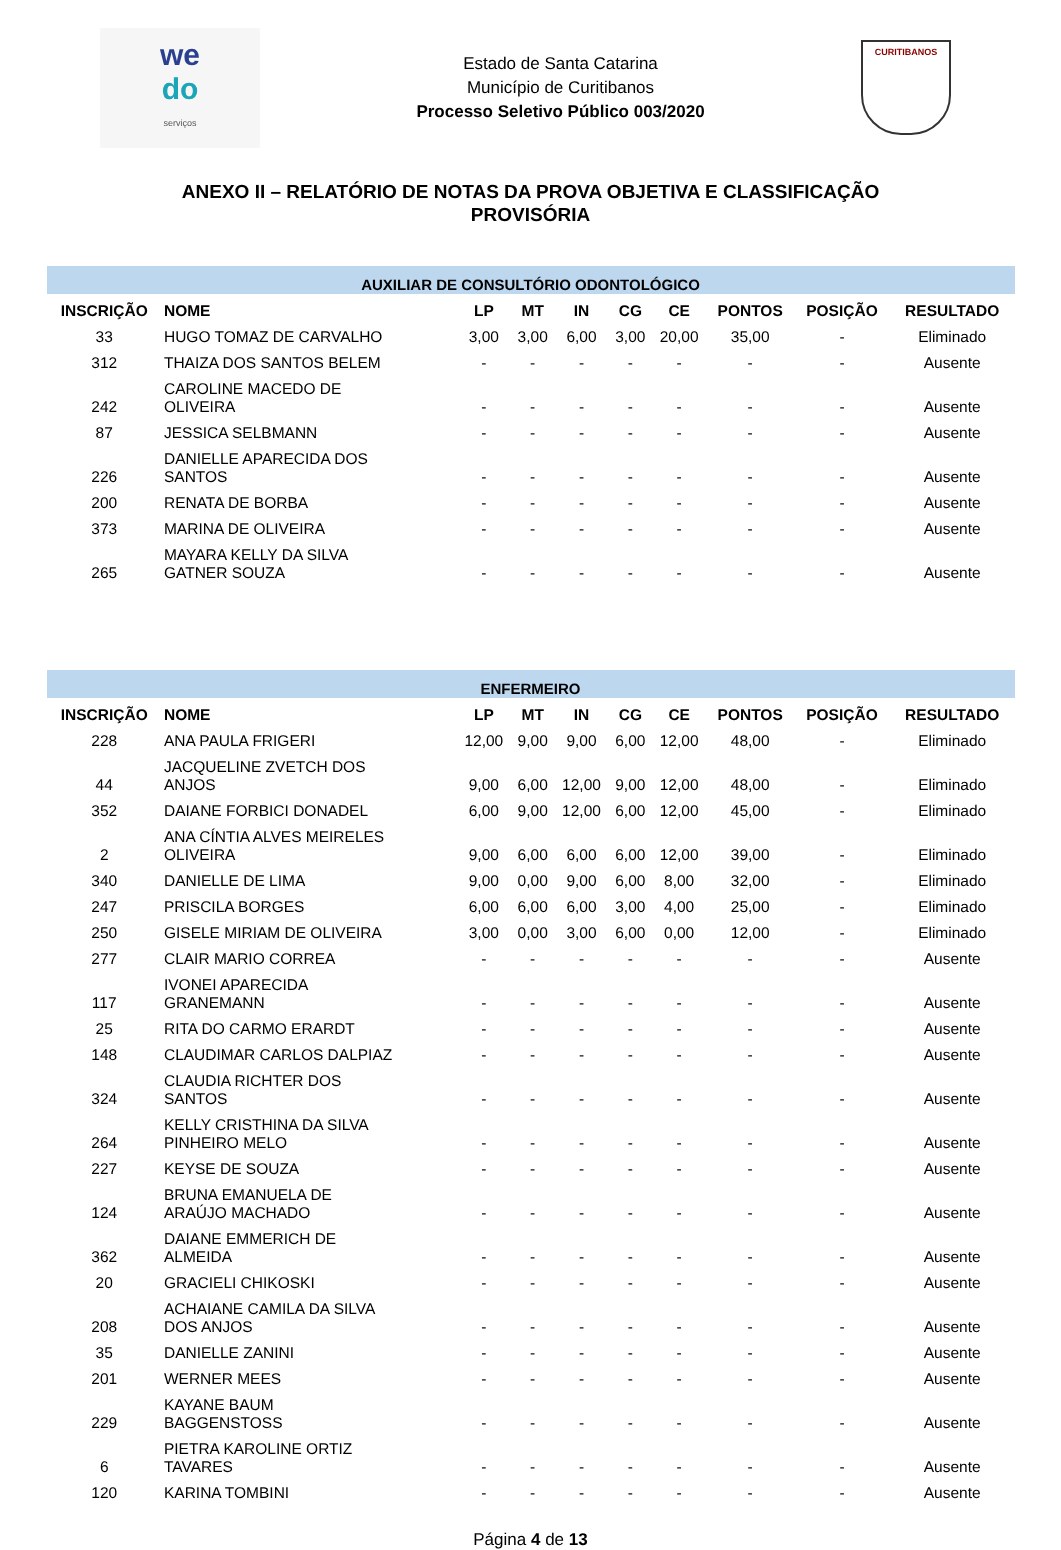we
do
serviços
Estado de Santa Catarina
Município de Curitibanos
Processo Seletivo Público 003/2020
CURITIBANOS
ANEXO II – RELATÓRIO DE NOTAS DA PROVA OBJETIVA E CLASSIFICAÇÃO
PROVISÓRIA
| AUXILIAR DE CONSULTÓRIO ODONTOLÓGICO | | | | | | | | | |
| INSCRIÇÃO | NOME | LP | MT | IN | CG | CE | PONTOS | POSIÇÃO | RESULTADO |
| 33 | HUGO TOMAZ DE CARVALHO | 3,00 | 3,00 | 6,00 | 3,00 | 20,00 | 35,00 | - | Eliminado |
| 312 | THAIZA DOS SANTOS BELEM | - | - | - | - | - | - | - | Ausente |
| 242 | CAROLINE MACEDO DE OLIVEIRA | - | - | - | - | - | - | - | Ausente |
| 87 | JESSICA SELBMANN | - | - | - | - | - | - | - | Ausente |
| 226 | DANIELLE APARECIDA DOS SANTOS | - | - | - | - | - | - | - | Ausente |
| 200 | RENATA DE BORBA | - | - | - | - | - | - | - | Ausente |
| 373 | MARINA DE OLIVEIRA | - | - | - | - | - | - | - | Ausente |
| 265 | MAYARA KELLY DA SILVA GATNER SOUZA | - | - | - | - | - | - | - | Ausente |
| ENFERMEIRO | | | | | | | | | |
| INSCRIÇÃO | NOME | LP | MT | IN | CG | CE | PONTOS | POSIÇÃO | RESULTADO |
| 228 | ANA PAULA FRIGERI | 12,00 | 9,00 | 9,00 | 6,00 | 12,00 | 48,00 | - | Eliminado |
| 44 | JACQUELINE ZVETCH DOS ANJOS | 9,00 | 6,00 | 12,00 | 9,00 | 12,00 | 48,00 | - | Eliminado |
| 352 | DAIANE FORBICI DONADEL | 6,00 | 9,00 | 12,00 | 6,00 | 12,00 | 45,00 | - | Eliminado |
| 2 | ANA CÍNTIA ALVES MEIRELES OLIVEIRA | 9,00 | 6,00 | 6,00 | 6,00 | 12,00 | 39,00 | - | Eliminado |
| 340 | DANIELLE DE LIMA | 9,00 | 0,00 | 9,00 | 6,00 | 8,00 | 32,00 | - | Eliminado |
| 247 | PRISCILA BORGES | 6,00 | 6,00 | 6,00 | 3,00 | 4,00 | 25,00 | - | Eliminado |
| 250 | GISELE MIRIAM DE OLIVEIRA | 3,00 | 0,00 | 3,00 | 6,00 | 0,00 | 12,00 | - | Eliminado |
| 277 | CLAIR MARIO CORREA | - | - | - | - | - | - | - | Ausente |
| 117 | IVONEI APARECIDA GRANEMANN | - | - | - | - | - | - | - | Ausente |
| 25 | RITA DO CARMO ERARDT | - | - | - | - | - | - | - | Ausente |
| 148 | CLAUDIMAR CARLOS DALPIAZ | - | - | - | - | - | - | - | Ausente |
| 324 | CLAUDIA RICHTER DOS SANTOS | - | - | - | - | - | - | - | Ausente |
| 264 | KELLY CRISTHINA DA SILVA PINHEIRO MELO | - | - | - | - | - | - | - | Ausente |
| 227 | KEYSE DE SOUZA | - | - | - | - | - | - | - | Ausente |
| 124 | BRUNA EMANUELA DE ARAÚJO MACHADO | - | - | - | - | - | - | - | Ausente |
| 362 | DAIANE EMMERICH DE ALMEIDA | - | - | - | - | - | - | - | Ausente |
| 20 | GRACIELI CHIKOSKI | - | - | - | - | - | - | - | Ausente |
| 208 | ACHAIANE CAMILA DA SILVA DOS ANJOS | - | - | - | - | - | - | - | Ausente |
| 35 | DANIELLE ZANINI | - | - | - | - | - | - | - | Ausente |
| 201 | WERNER MEES | - | - | - | - | - | - | - | Ausente |
| 229 | KAYANE BAUM BAGGENSTOSS | - | - | - | - | - | - | - | Ausente |
| 6 | PIETRA KAROLINE ORTIZ TAVARES | - | - | - | - | - | - | - | Ausente |
| 120 | KARINA TOMBINI | - | - | - | - | - | - | - | Ausente |
Página 4 de 13